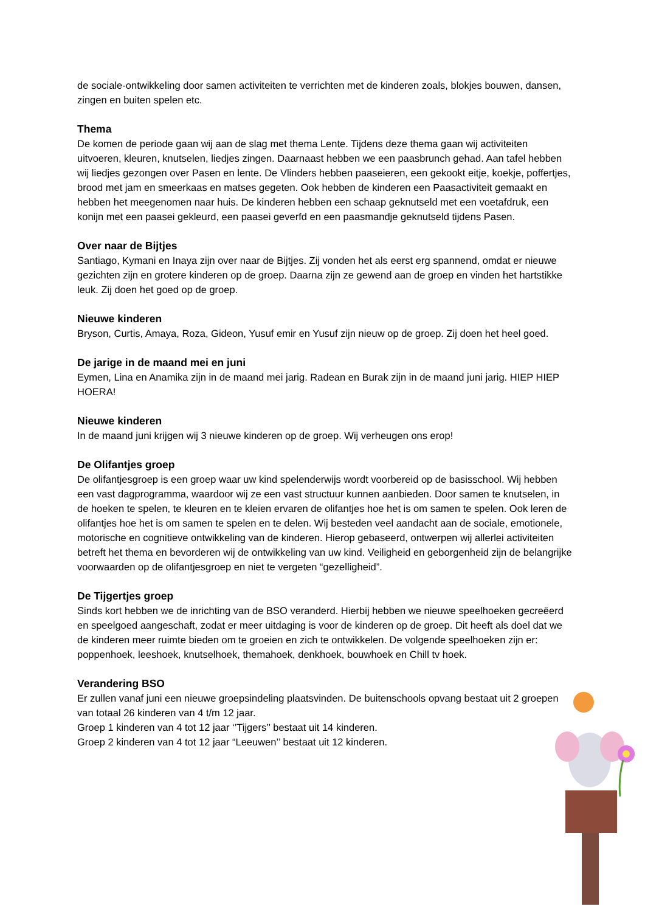de sociale-ontwikkeling door samen activiteiten te verrichten met de kinderen zoals, blokjes bouwen, dansen, zingen en buiten spelen etc.
Thema
De komen de periode gaan wij aan de slag met thema Lente. Tijdens deze thema gaan wij activiteiten uitvoeren, kleuren, knutselen, liedjes zingen. Daarnaast hebben we een paasbrunch gehad. Aan tafel hebben wij liedjes gezongen over Pasen en lente. De Vlinders hebben paaseieren, een gekookt eitje, koekje, poffertjes, brood met jam en smeerkaas en matses gegeten. Ook hebben de kinderen een Paasactiviteit gemaakt en hebben het meegenomen naar huis. De kinderen hebben een schaap geknutseld met een voetafdruk, een konijn met een paasei gekleurd, een paasei geverfd en een paasmandje geknutseld tijdens Pasen.
Over naar de Bijtjes
Santiago, Kymani en Inaya zijn over naar de Bijtjes. Zij vonden het als eerst erg spannend, omdat er nieuwe gezichten zijn en grotere kinderen op de groep. Daarna zijn ze gewend aan de groep en vinden het hartstikke leuk. Zij doen het goed op de groep.
Nieuwe kinderen
Bryson, Curtis, Amaya, Roza, Gideon, Yusuf emir en Yusuf zijn nieuw op de groep. Zij doen het heel goed.
De jarige in de maand mei en juni
Eymen, Lina en Anamika zijn in de maand mei jarig. Radean en Burak zijn in de maand juni jarig. HIEP HIEP HOERA!
Nieuwe kinderen
In de maand juni krijgen wij 3 nieuwe kinderen op de groep. Wij verheugen ons erop!
De Olifantjes groep
De olifantjesgroep is een groep waar uw kind spelenderwijs wordt voorbereid op de basisschool. Wij hebben een vast dagprogramma, waardoor wij ze een vast structuur kunnen aanbieden. Door samen te knutselen, in de hoeken te spelen, te kleuren en te kleien ervaren de olifantjes hoe het is om samen te spelen. Ook leren de olifantjes hoe het is om samen te spelen en te delen. Wij besteden veel aandacht aan de sociale, emotionele, motorische en cognitieve ontwikkeling van de kinderen. Hierop gebaseerd, ontwerpen wij allerlei activiteiten betreft het thema en bevorderen wij de ontwikkeling van uw kind. Veiligheid en geborgenheid zijn de belangrijke voorwaarden op de olifantjesgroep en niet te vergeten “gezelligheid”.
De Tijgertjes groep
Sinds kort hebben we de inrichting van de BSO veranderd. Hierbij hebben we nieuwe speelhoeken gecreëerd en speelgoed aangeschaft, zodat er meer uitdaging is voor de kinderen op de groep. Dit heeft als doel dat we de kinderen meer ruimte bieden om te groeien en zich te ontwikkelen. De volgende speelhoeken zijn er: poppenhoek, leeshoek, knutselhoek, themahoek, denkhoek, bouwhoek en Chill tv hoek.
Verandering BSO
Er zullen vanaf juni een nieuwe groepsindeling plaatsvinden. De buitenschools opvang bestaat uit 2 groepen van totaal 26 kinderen van 4 t/m 12 jaar.
Groep 1 kinderen van 4 tot 12 jaar ‘’Tijgers’’ bestaat uit 14 kinderen.
Groep 2 kinderen van 4 tot 12 jaar “Leeuwen’’ bestaat uit 12 kinderen.